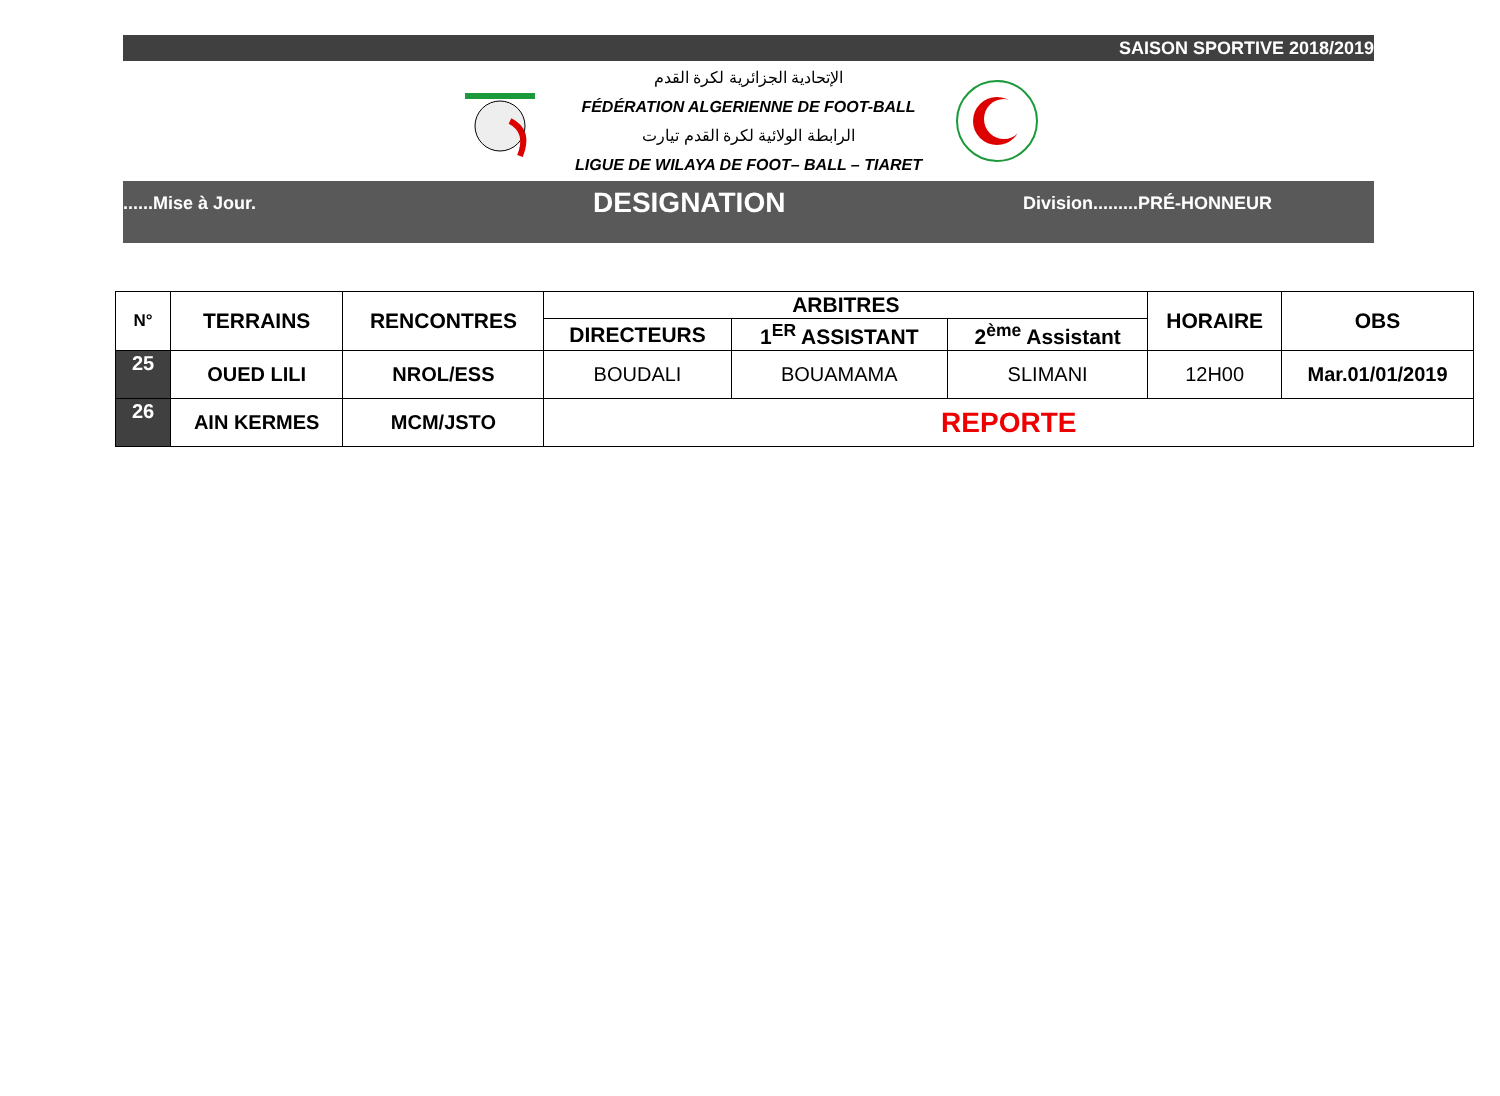SAISON SPORTIVE 2018/2019
الإتحادية الجزائرية لكرة القدم
FÉDÉRATION ALGERIENNE DE FOOT-BALL
الرابطة الولائية لكرة القدم تيارت
LIGUE DE WILAYA DE FOOT– BALL – TIARET
......Mise à Jour.
DESIGNATION
Division.........PRÉ-HONNEUR
| N° | TERRAINS | RENCONTRES | ARBITRES | | | HORAIRE | OBS |
| --- | --- | --- | --- | --- | --- | --- | --- |
| | | | DIRECTEURS | 1<sup>ER</sup> ASSISTANT | 2<sup>ème</sup> Assistant | | |
| 25 | OUED LILI | NROL/ESS | BOUDALI | BOUAMAMA | SLIMANI | 12H00 | Mar.01/01/2019 |
| 26 | AIN KERMES | MCM/JSTO | REPORTE | | | | |